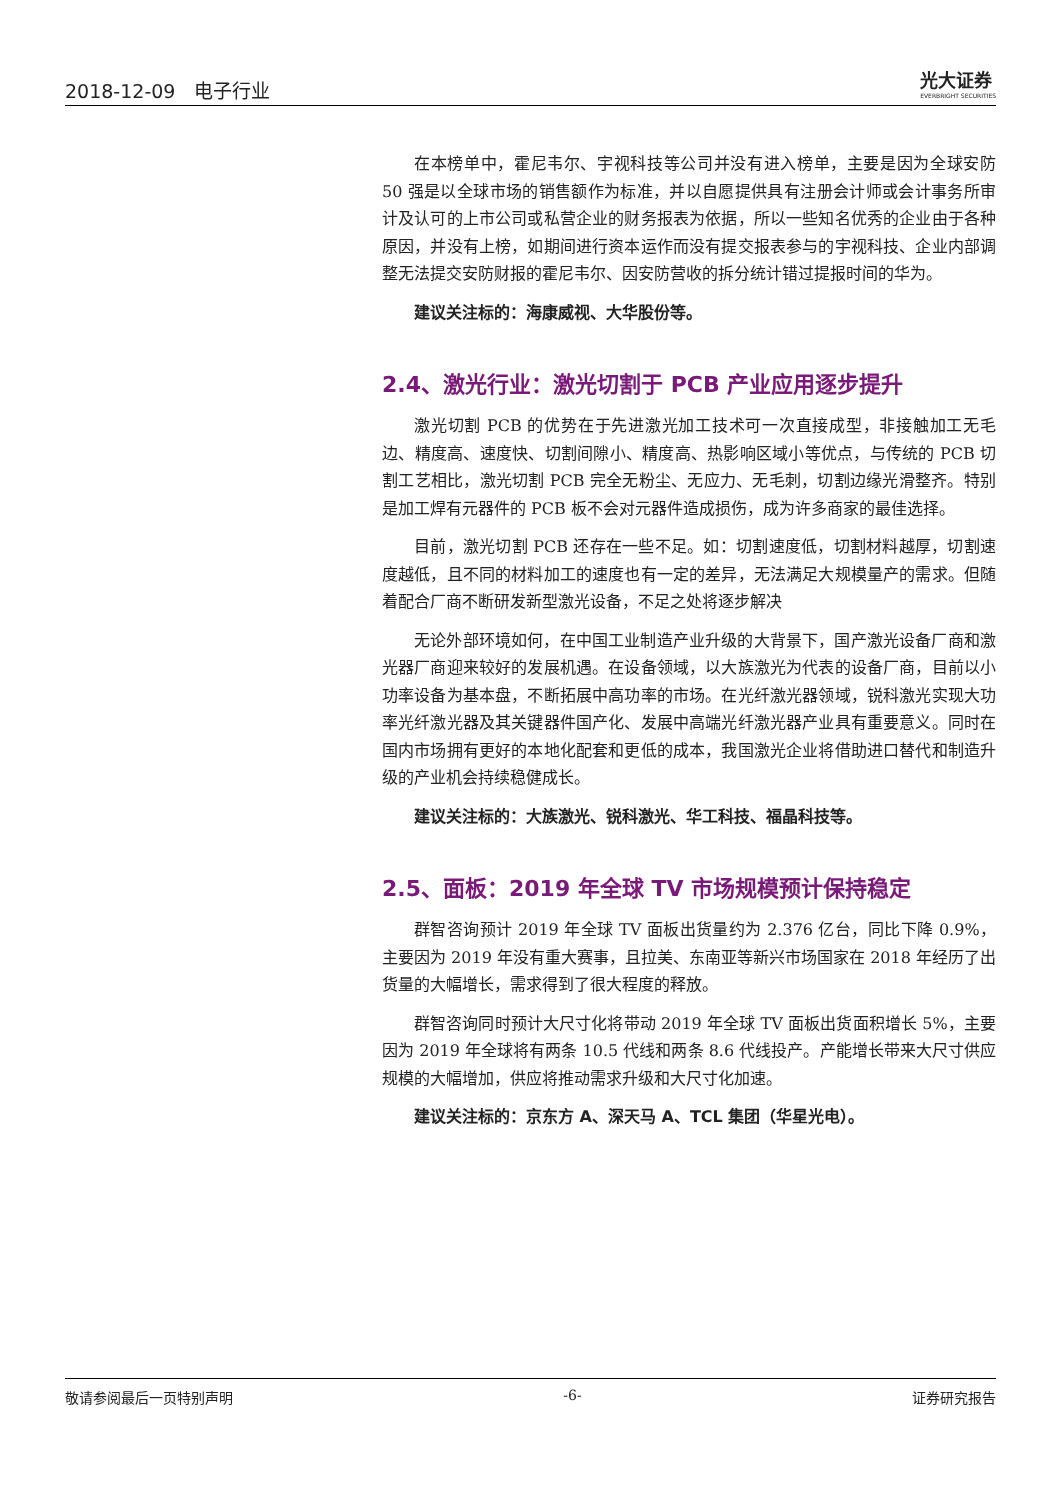2018-12-09 电子行业
光大证券
EVERBRIGHT SECURITIES
在本榜单中，霍尼韦尔、宇视科技等公司并没有进入榜单，主要是因为全球安防 50 强是以全球市场的销售额作为标准，并以自愿提供具有注册会计师或会计事务所审计及认可的上市公司或私营企业的财务报表为依据，所以一些知名优秀的企业由于各种原因，并没有上榜，如期间进行资本运作而没有提交报表参与的宇视科技、企业内部调整无法提交安防财报的霍尼韦尔、因安防营收的拆分统计错过提报时间的华为。
建议关注标的：海康威视、大华股份等。
2.4、激光行业：激光切割于 PCB 产业应用逐步提升
激光切割 PCB 的优势在于先进激光加工技术可一次直接成型，非接触加工无毛边、精度高、速度快、切割间隙小、精度高、热影响区域小等优点，与传统的 PCB 切割工艺相比，激光切割 PCB 完全无粉尘、无应力、无毛刺，切割边缘光滑整齐。特别是加工焊有元器件的 PCB 板不会对元器件造成损伤，成为许多商家的最佳选择。
目前，激光切割 PCB 还存在一些不足。如：切割速度低，切割材料越厚，切割速度越低，且不同的材料加工的速度也有一定的差异，无法满足大规模量产的需求。但随着配合厂商不断研发新型激光设备，不足之处将逐步解决
无论外部环境如何，在中国工业制造产业升级的大背景下，国产激光设备厂商和激光器厂商迎来较好的发展机遇。在设备领域，以大族激光为代表的设备厂商，目前以小功率设备为基本盘，不断拓展中高功率的市场。在光纤激光器领域，锐科激光实现大功率光纤激光器及其关键器件国产化、发展中高端光纤激光器产业具有重要意义。同时在国内市场拥有更好的本地化配套和更低的成本，我国激光企业将借助进口替代和制造升级的产业机会持续稳健成长。
建议关注标的：大族激光、锐科激光、华工科技、福晶科技等。
2.5、面板：2019 年全球 TV 市场规模预计保持稳定
群智咨询预计 2019 年全球 TV 面板出货量约为 2.376 亿台，同比下降 0.9%，主要因为 2019 年没有重大赛事，且拉美、东南亚等新兴市场国家在 2018 年经历了出货量的大幅增长，需求得到了很大程度的释放。
群智咨询同时预计大尺寸化将带动 2019 年全球 TV 面板出货面积增长 5%，主要因为 2019 年全球将有两条 10.5 代线和两条 8.6 代线投产。产能增长带来大尺寸供应规模的大幅增加，供应将推动需求升级和大尺寸化加速。
建议关注标的：京东方 A、深天马 A、TCL 集团（华星光电）。
敬请参阅最后一页特别声明 -6- 证券研究报告